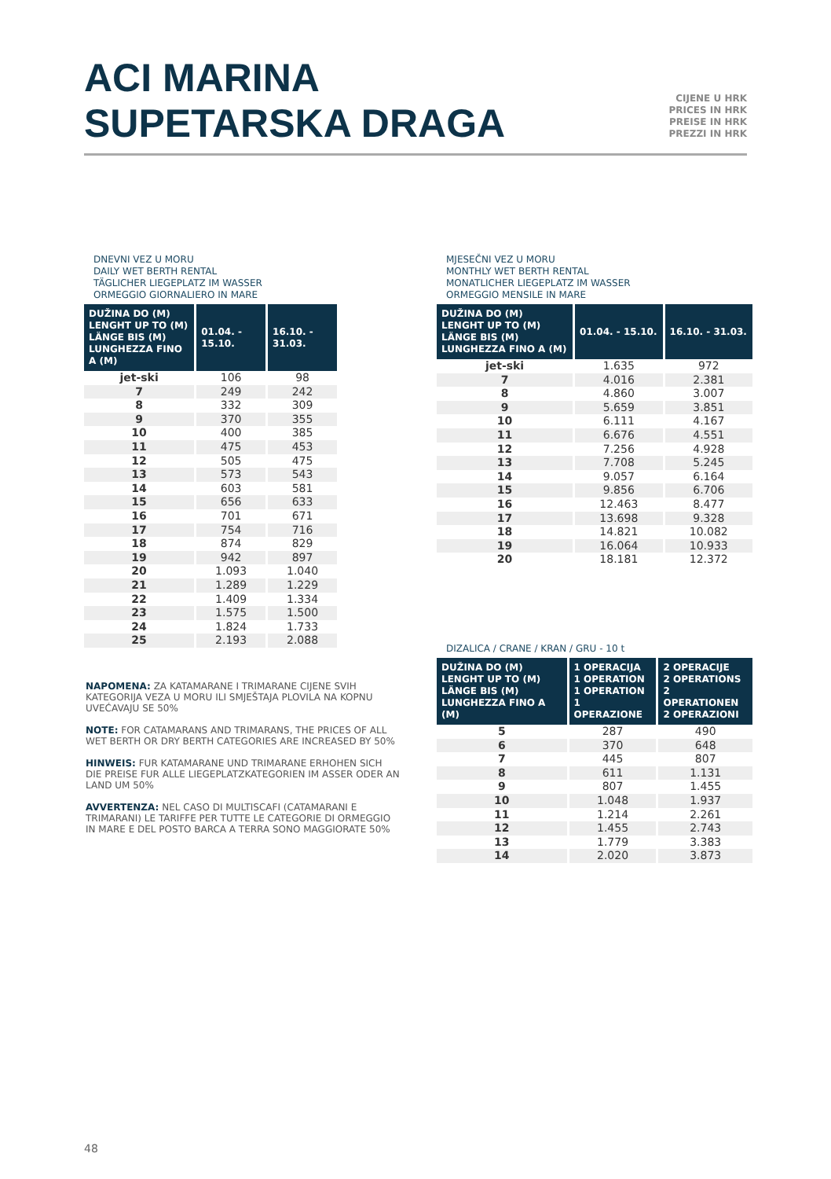ACI MARINA
SUPETARSKA DRAGA
CIJENE U HRK
PRICES IN HRK
PREISE IN HRK
PREZZI IN HRK
DNEVNI VEZ U MORU
DAILY WET BERTH RENTAL
TÄGLICHER LIEGEPLATZ IM WASSER
ORMEGGIO GIORNALIERO IN MARE
| DUŽINA DO (M) LENGHT UP TO (M) LÄNGE BIS (M) LUNGHEZZA FINO A (M) | 01.04. - 15.10. | 16.10. - 31.03. |
| --- | --- | --- |
| jet-ski | 106 | 98 |
| 7 | 249 | 242 |
| 8 | 332 | 309 |
| 9 | 370 | 355 |
| 10 | 400 | 385 |
| 11 | 475 | 453 |
| 12 | 505 | 475 |
| 13 | 573 | 543 |
| 14 | 603 | 581 |
| 15 | 656 | 633 |
| 16 | 701 | 671 |
| 17 | 754 | 716 |
| 18 | 874 | 829 |
| 19 | 942 | 897 |
| 20 | 1.093 | 1.040 |
| 21 | 1.289 | 1.229 |
| 22 | 1.409 | 1.334 |
| 23 | 1.575 | 1.500 |
| 24 | 1.824 | 1.733 |
| 25 | 2.193 | 2.088 |
MJESEČNI VEZ U MORU
MONTHLY WET BERTH RENTAL
MONATLICHER LIEGEPLATZ IM WASSER
ORMEGGIO MENSILE IN MARE
| DUŽINA DO (M) LENGHT UP TO (M) LÄNGE BIS (M) LUNGHEZZA FINO A (M) | 01.04. - 15.10. | 16.10. - 31.03. |
| --- | --- | --- |
| jet-ski | 1.635 | 972 |
| 7 | 4.016 | 2.381 |
| 8 | 4.860 | 3.007 |
| 9 | 5.659 | 3.851 |
| 10 | 6.111 | 4.167 |
| 11 | 6.676 | 4.551 |
| 12 | 7.256 | 4.928 |
| 13 | 7.708 | 5.245 |
| 14 | 9.057 | 6.164 |
| 15 | 9.856 | 6.706 |
| 16 | 12.463 | 8.477 |
| 17 | 13.698 | 9.328 |
| 18 | 14.821 | 10.082 |
| 19 | 16.064 | 10.933 |
| 20 | 18.181 | 12.372 |
DIZALICA / CRANE / KRAN / GRU - 10 t
| DUŽINA DO (M) LENGHT UP TO (M) LÄNGE BIS (M) LUNGHEZZA FINO A (M) | 1 OPERACIJA 1 OPERATION 1 OPERATION 1 OPERAZIONE | 2 OPERACIJE 2 OPERATIONS 2 OPERATIONEN 2 OPERAZIONI |
| --- | --- | --- |
| 5 | 287 | 490 |
| 6 | 370 | 648 |
| 7 | 445 | 807 |
| 8 | 611 | 1.131 |
| 9 | 807 | 1.455 |
| 10 | 1.048 | 1.937 |
| 11 | 1.214 | 2.261 |
| 12 | 1.455 | 2.743 |
| 13 | 1.779 | 3.383 |
| 14 | 2.020 | 3.873 |
NAPOMENA: ZA KATAMARANE I TRIMARANE CIJENE SVIH KATEGORIJA VEZA U MORU ILI SMJEŠTAJA PLOVILA NA KOPNU UVEĆAVAJU SE 50%
NOTE: FOR CATAMARANS AND TRIMARANS, THE PRICES OF ALL WET BERTH OR DRY BERTH CATEGORIES ARE INCREASED BY 50%
HINWEIS: FUR KATAMARANE UND TRIMARANE ERHOHEN SICH DIE PREISE FUR ALLE LIEGEPLATZKATEGORIEN IM ASSER ODER AN LAND UM 50%
AVVERTENZA: NEL CASO DI MULTISCAFI (CATAMARANI E TRIMARANI) LE TARIFFE PER TUTTE LE CATEGORIE DI ORMEGGIO IN MARE E DEL POSTO BARCA A TERRA SONO MAGGIORATE 50%
48